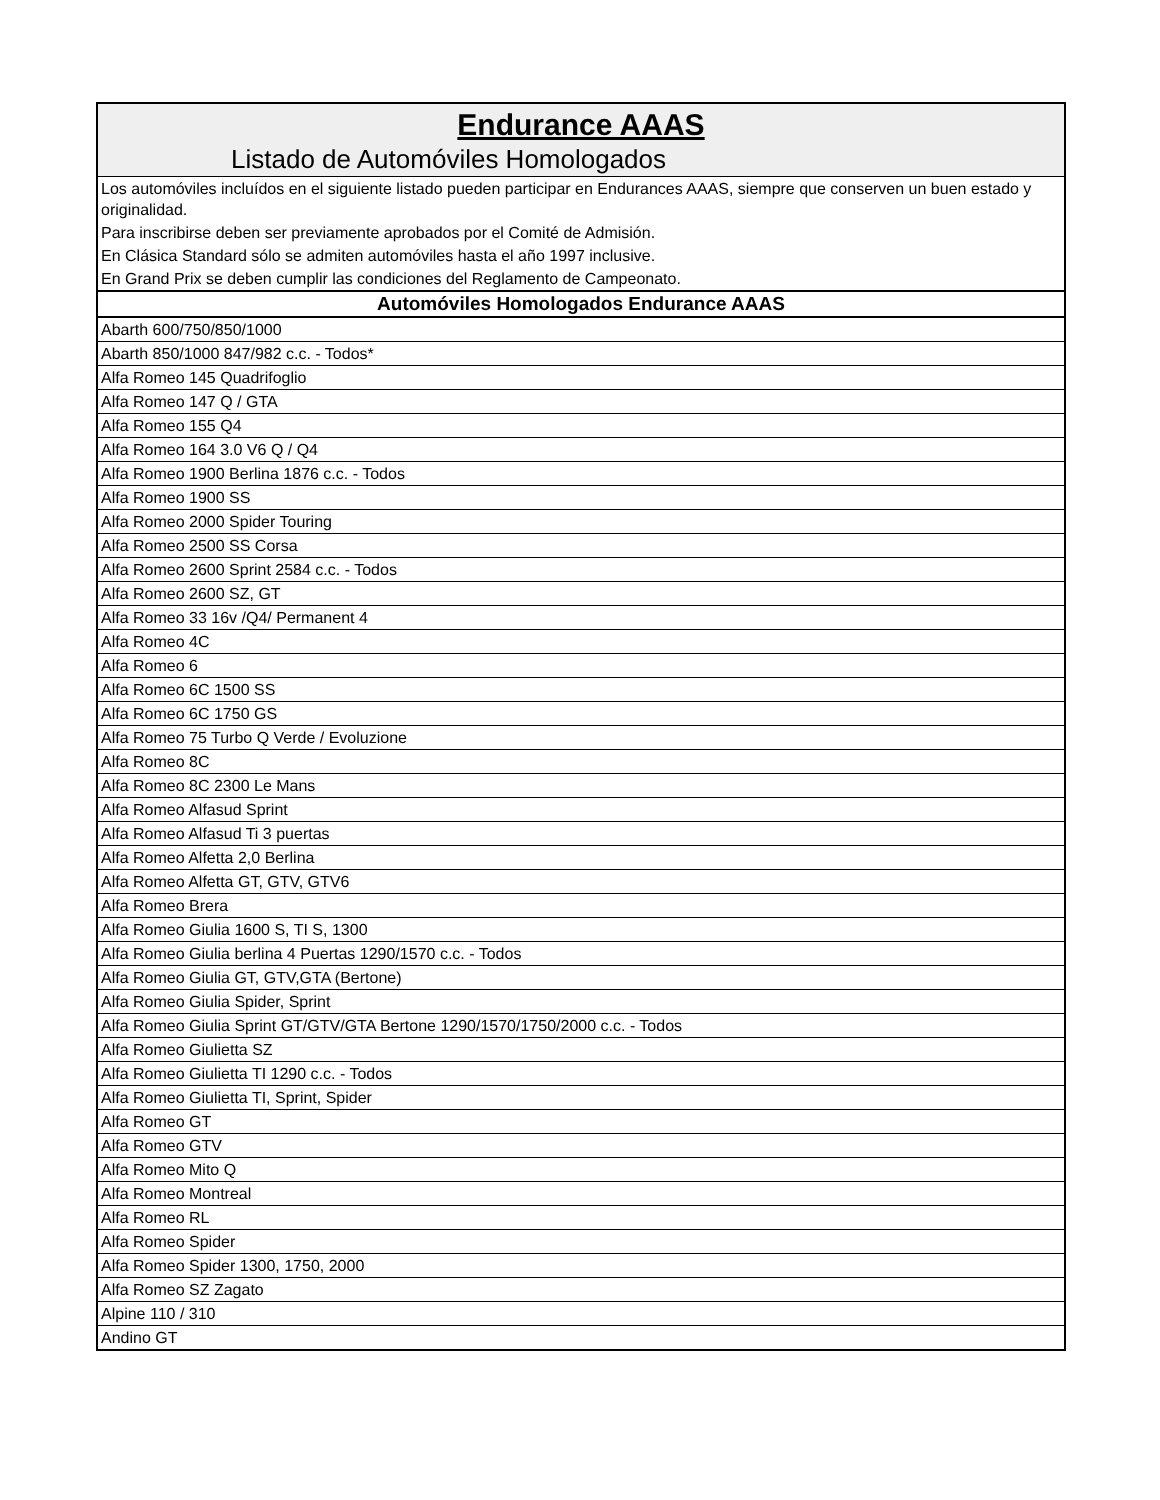| Endurance AAAS |
| Listado de Automóviles Homologados |
| Los automóviles incluídos en el siguiente listado pueden participar en Endurances AAAS, siempre que conserven un buen estado y originalidad. |
| Para inscribirse deben ser previamente aprobados por el Comité de Admisión. |
| En Clásica Standard sólo se admiten automóviles hasta el año 1997 inclusive. |
| En Grand Prix se deben cumplir las condiciones del Reglamento de Campeonato. |
| Automóviles Homologados Endurance AAAS |
| Abarth 600/750/850/1000 |
| Abarth 850/1000 847/982 c.c. - Todos* |
| Alfa Romeo 145 Quadrifoglio |
| Alfa Romeo 147 Q / GTA |
| Alfa Romeo 155 Q4 |
| Alfa Romeo 164 3.0 V6 Q / Q4 |
| Alfa Romeo 1900 Berlina 1876 c.c. - Todos |
| Alfa Romeo 1900 SS |
| Alfa Romeo 2000 Spider Touring |
| Alfa Romeo 2500 SS Corsa |
| Alfa Romeo 2600 Sprint 2584 c.c. - Todos |
| Alfa Romeo 2600 SZ, GT |
| Alfa Romeo 33 16v /Q4/ Permanent 4 |
| Alfa Romeo 4C |
| Alfa Romeo 6 |
| Alfa Romeo 6C 1500 SS |
| Alfa Romeo 6C 1750 GS |
| Alfa Romeo 75 Turbo Q Verde / Evoluzione |
| Alfa Romeo 8C |
| Alfa Romeo 8C 2300 Le Mans |
| Alfa Romeo Alfasud Sprint |
| Alfa Romeo Alfasud Ti 3 puertas |
| Alfa Romeo Alfetta 2,0 Berlina |
| Alfa Romeo Alfetta GT, GTV, GTV6 |
| Alfa Romeo Brera |
| Alfa Romeo Giulia 1600 S, TI S, 1300 |
| Alfa Romeo Giulia berlina 4 Puertas 1290/1570 c.c. - Todos |
| Alfa Romeo Giulia GT, GTV,GTA (Bertone) |
| Alfa Romeo Giulia Spider, Sprint |
| Alfa Romeo Giulia Sprint GT/GTV/GTA Bertone 1290/1570/1750/2000 c.c. - Todos |
| Alfa Romeo Giulietta SZ |
| Alfa Romeo Giulietta TI 1290 c.c. - Todos |
| Alfa Romeo Giulietta TI, Sprint, Spider |
| Alfa Romeo GT |
| Alfa Romeo GTV |
| Alfa Romeo Mito Q |
| Alfa Romeo Montreal |
| Alfa Romeo RL |
| Alfa Romeo Spider |
| Alfa Romeo Spider 1300, 1750, 2000 |
| Alfa Romeo SZ Zagato |
| Alpine 110 / 310 |
| Andino GT |